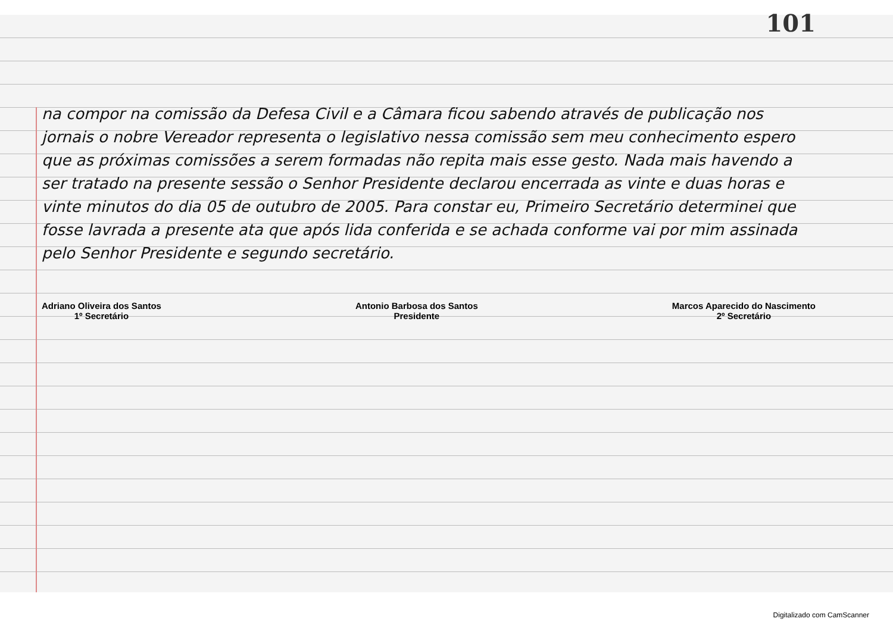101
na compor na comissão da Defesa Civil e a Câmara ficou sabendo através de publicação nos jornais o nobre Vereador representa o legislativo nessa comissão sem meu conhecimento espero que as próximas comissões a serem formadas não repita mais esse gesto. Nada mais havendo a ser tratado na presente sessão o Senhor Presidente declarou encerrada as vinte e duas horas e vinte minutos do dia 05 de outubro de 2005. Para constar eu, Primeiro Secretário determinei que fosse lavrada a presente ata que após lida conferida e se achada conforme vai por mim assinada pelo Senhor Presidente e segundo secretário.
Adriano Oliveira dos Santos
1º Secretário
Antonio Barbosa dos Santos
Presidente
Marcos Aparecido do Nascimento
2º Secretário
Digitalizado com CamScanner